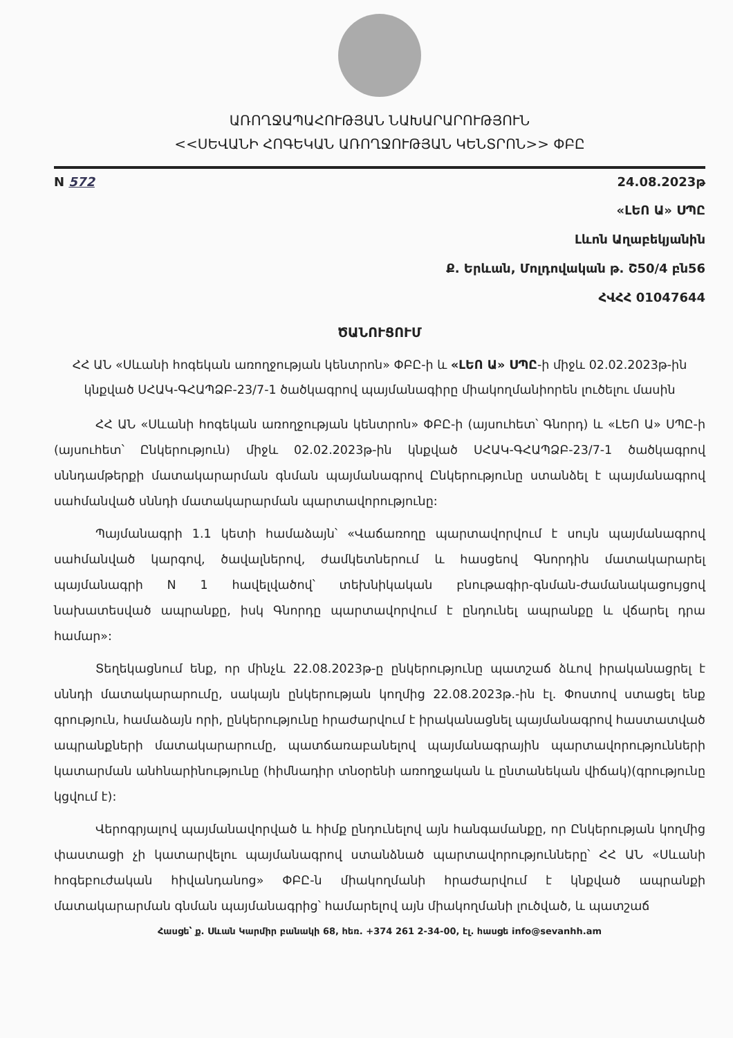ԱՌՈՂՋԱՊԱՀՈՒԹՅԱՆ ՆԱԽԱՐԱՐՈՒԹՅՈՒՆ
<<ՍԵՎԱՆԻ ՀՈԳԵԿԱՆ ԱՌՈՂՋՈՒԹՅԱՆ ԿԵՆՏՐՈՆ>> ՓԲԸ
N 572 24.08.2023թ
«ԼԵՈ Ա» ՍՊԸ
Լևոն Աղաբեկյանին
Ք. Երևան, Մոլդովական թ. Շ50/4 բն56
ՀՎՀՀ 01047644
ԾԱՆՈՒՑՈՒՄ
ՀՀ ԱՆ «Սևանի հոգեկան առողջության կենտրոն» ՓԲԸ-ի և «ԼԵՈ Ա» ՍՊԸ-ի միջև 02.02.2023թ-ին կնքված ՍՀԱԿ-ԳՀԱՊՁԲ-23/7-1 ծածկագրով պայմանագիրը միակողմանիորեն լուծելու մասին
ՀՀ ԱՆ «Սևանի հոգեկան առողջության կենտրոն» ՓԲԸ-ի (այսուհետ՝ Գնորդ) և «ԼԵՈ Ա» ՍՊԸ-ի (այսուհետ՝ Ընկերություն) միջև 02.02.2023թ-ին կնքված ՍՀԱԿ-ԳՀԱՊՁԲ-23/7-1 ծածկագրով սննդամթերքի մատակարարման գնման պայմանագրով Ընկերությունը ստանձել է պայմանագրով սահմանված սննդի մատակարարման պարտավորությունը:
Պայմանագրի 1.1 կետի համաձայն՝ «Վաճառողը պարտավորվում է սույն պայմանագրով սահմանված կարգով, ծավալներով, ժամկետներում և հասցեով Գնորդին մատակարարել պայմանագրի N 1 հավելվածով՝ տեխնիկական բնութագիր-գնման-ժամանակացույցով նախատեսված ապրանքը, իսկ Գնորդը պարտավորվում է ընդունել ապրանքը և վճարել դրա համար»:
Տեղեկացնում ենք, որ մինչև 22.08.2023թ-ը ընկերությունը պատշաճ ձևով իրականացրել է սննդի մատակարարումը, սակայն ընկերության կողմից 22.08.2023թ.-ին էլ. Փոստով ստացել ենք գրություն, համաձայն որի, ընկերությունը հրաժարվում է իրականացնել պայմանագրով հաստատված ապրանքների մատակարարումը, պատճառաբանելով պայմանագրային պարտավորությունների կատարման անհնարինությունը (հիմնադիր տնօրենի առողջական և ընտանեկան վիճակ)(գրությունը կցվում է):
Վերոգրյալով պայմանավորված և հիմք ընդունելով այն հանգամանքը, որ Ընկերության կողմից փաստացի չի կատարվելու պայմանագրով ստանձնած պարտավորությունները՝ ՀՀ ԱՆ «Սևանի հոգեբուժական հիվանդանոց» ՓԲԸ-ն միակողմանի հրաժարվում է կնքված ապրանքի մատակարարման գնման պայմանագրից՝ համարելով այն միակողմանի լուծված, և պատշաճ
Հասցե՝ ք. Սևան Կարմիր բանակի 68, հեռ. +374 261 2-34-00, էլ. հասցե info@sevanhh.am